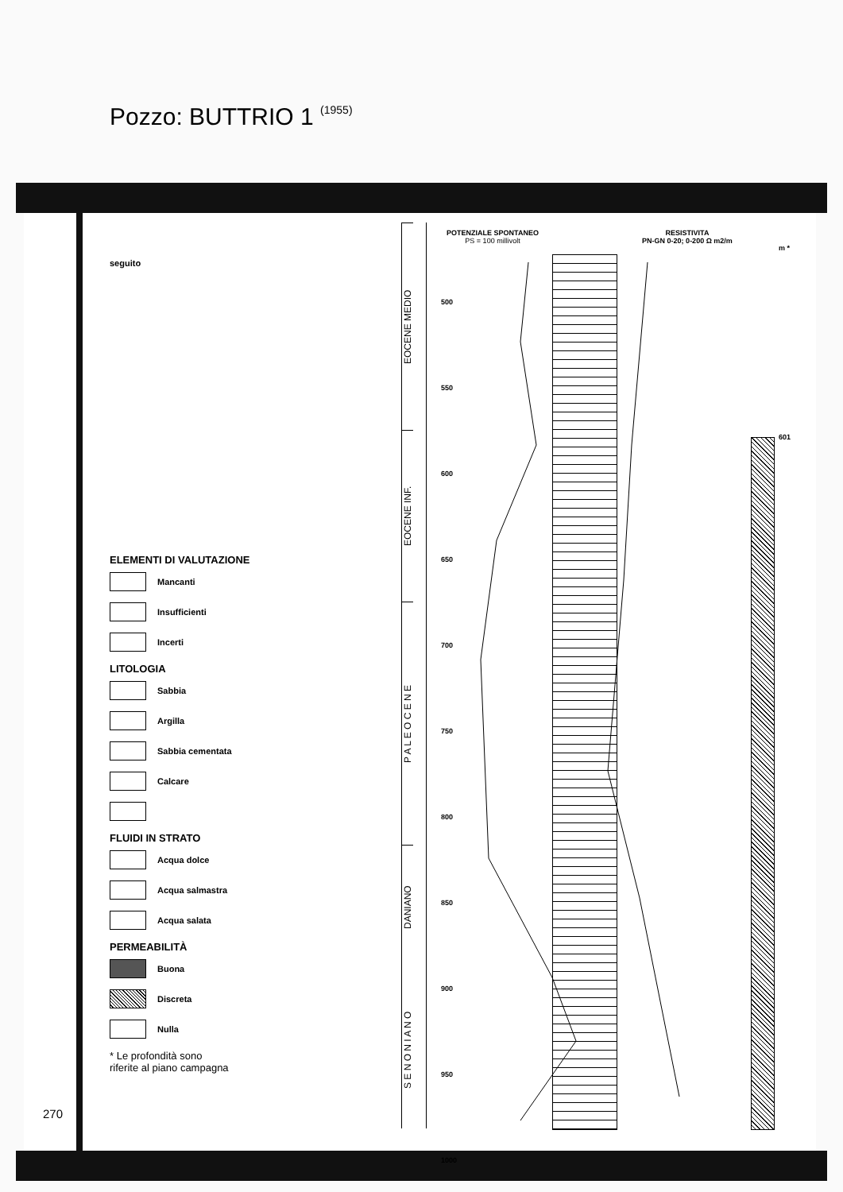Pozzo: BUTTRIO 1 (1955)
seguito
ELEMENTI DI VALUTAZIONE
Mancanti
Insufficienti
Incerti
LITOLOGIA
Sabbia
Argilla
Sabbia cementata
Calcare
FLUIDI IN STRATO
Acqua dolce
Acqua salmastra
Acqua salata
PERMEABILITÀ
Buona
Discreta
Nulla
* Le profondità sono
riferite al piano campagna
270
EOCENE MEDIO
EOCENE INF.
P A L E O C E N E
DANIANO
S E N O N I A N O
POTENZIALE SPONTANEO
PS = 100 millivolt
500
550
600
650
700
750
800
850
900
950
1000
RESISTIVITA
PN-GN 0-20; 0-200 Ω m2/m
m *
601